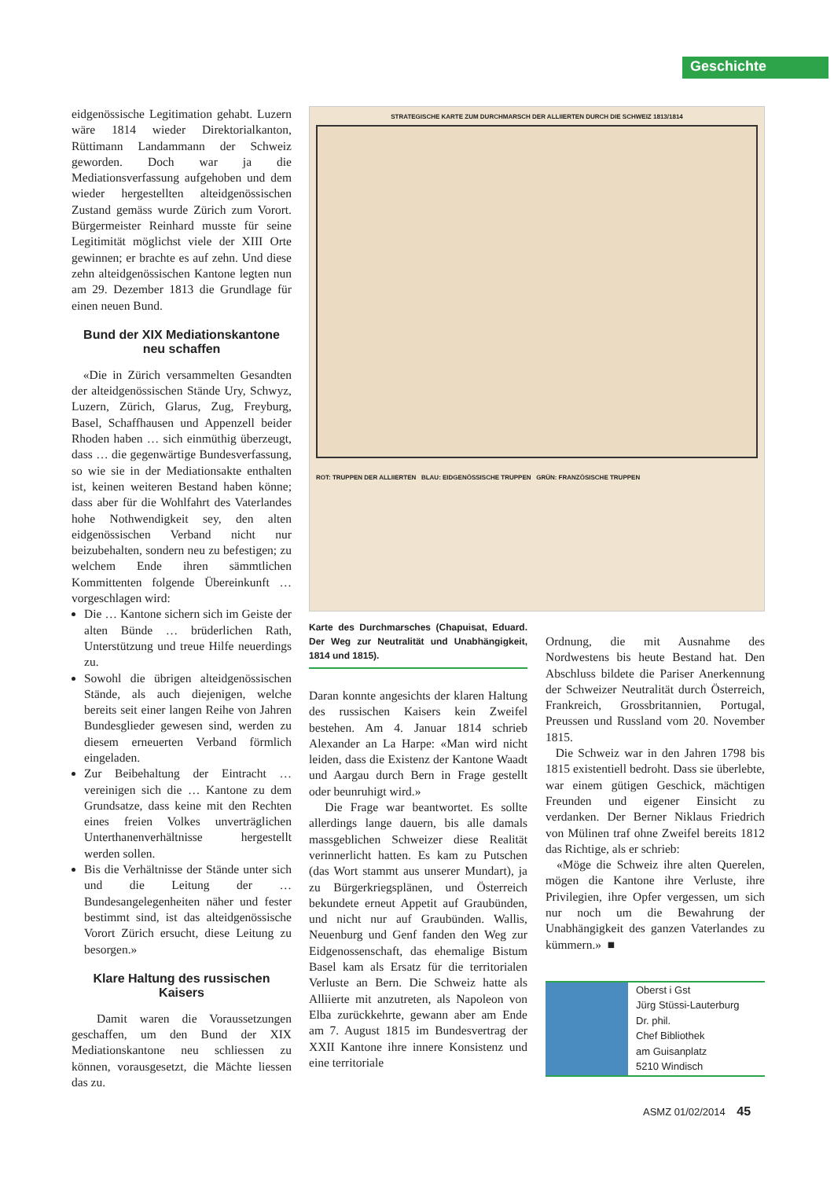Geschichte
eidgenössische Legitimation gehabt. Luzern wäre 1814 wieder Direktorialkanton, Rüttimann Landammann der Schweiz geworden. Doch war ja die Mediationsverfassung aufgehoben und dem wieder hergestellten alteidgenössischen Zustand gemäss wurde Zürich zum Vorort. Bürgermeister Reinhard musste für seine Legitimität möglichst viele der XIII Orte gewinnen; er brachte es auf zehn. Und diese zehn alteidgenössischen Kantone legten nun am 29. Dezember 1813 die Grundlage für einen neuen Bund.
Bund der XIX Mediationskantone neu schaffen
«Die in Zürich versammelten Gesandten der alteidgenössischen Stände Ury, Schwyz, Luzern, Zürich, Glarus, Zug, Freyburg, Basel, Schaffhausen und Appenzell beider Rhoden haben … sich einmüthig überzeugt, dass … die gegenwärtige Bundesverfassung, so wie sie in der Mediationsakte enthalten ist, keinen weiteren Bestand haben könne; dass aber für die Wohlfahrt des Vaterlandes hohe Nothwendigkeit sey, den alten eidgenössischen Verband nicht nur beizubehalten, sondern neu zu befestigen; zu welchem Ende ihren sämmtlichen Kommittenten folgende Übereinkunft … vorgeschlagen wird:
Die … Kantone sichern sich im Geiste der alten Bünde … brüderlichen Rath, Unterstützung und treue Hilfe neuerdings zu.
Sowohl die übrigen alteidgenössischen Stände, als auch diejenigen, welche bereits seit einer langen Reihe von Jahren Bundesglieder gewesen sind, werden zu diesem erneuerten Verband förmlich eingeladen.
Zur Beibehaltung der Eintracht … vereinigen sich die … Kantone zu dem Grundsatze, dass keine mit den Rechten eines freien Volkes unverträglichen Unterthanenverhältnisse hergestellt werden sollen.
Bis die Verhältnisse der Stände unter sich und die Leitung der … Bundesangelegenheiten näher und fester bestimmt sind, ist das alteidgenössische Vorort Zürich ersucht, diese Leitung zu besorgen.»
Klare Haltung des russischen Kaisers
Damit waren die Voraussetzungen geschaffen, um den Bund der XIX Mediationskantone neu schliessen zu können, vorausgesetzt, die Mächte liessen das zu.
STRATEGISCHE KARTE ZUM DURCHMARSCH DER ALLIIERTEN DURCH DIE SCHWEIZ 1813/1814
ROT: TRUPPEN DER ALLIIERTEN BLAU: EIDGENÖSSISCHE TRUPPEN GRÜN: FRANZÖSISCHE TRUPPEN
Karte des Durchmarsches (Chapuisat, Eduard. Der Weg zur Neutralität und Unabhängigkeit, 1814 und 1815).
Daran konnte angesichts der klaren Haltung des russischen Kaisers kein Zweifel bestehen. Am 4. Januar 1814 schrieb Alexander an La Harpe: «Man wird nicht leiden, dass die Existenz der Kantone Waadt und Aargau durch Bern in Frage gestellt oder beunruhigt wird.»
Die Frage war beantwortet. Es sollte allerdings lange dauern, bis alle damals massgeblichen Schweizer diese Realität verinnerlicht hatten. Es kam zu Putschen (das Wort stammt aus unserer Mundart), ja zu Bürgerkriegsplänen, und Österreich bekundete erneut Appetit auf Graubünden, und nicht nur auf Graubünden. Wallis, Neuenburg und Genf fanden den Weg zur Eidgenossenschaft, das ehemalige Bistum Basel kam als Ersatz für die territorialen Verluste an Bern. Die Schweiz hatte als Alliierte mit anzutreten, als Napoleon von Elba zurückkehrte, gewann aber am Ende am 7. August 1815 im Bundesvertrag der XXII Kantone ihre innere Konsistenz und eine territoriale
Ordnung, die mit Ausnahme des Nordwestens bis heute Bestand hat. Den Abschluss bildete die Pariser Anerkennung der Schweizer Neutralität durch Österreich, Frankreich, Grossbritannien, Portugal, Preussen und Russland vom 20. November 1815.
Die Schweiz war in den Jahren 1798 bis 1815 existentiell bedroht. Dass sie überlebte, war einem gütigen Geschick, mächtigen Freunden und eigener Einsicht zu verdanken. Der Berner Niklaus Friedrich von Mülinen traf ohne Zweifel bereits 1812 das Richtige, als er schrieb:
«Möge die Schweiz ihre alten Querelen, mögen die Kantone ihre Verluste, ihre Privilegien, ihre Opfer vergessen, um sich nur noch um die Bewahrung der Unabhängigkeit des ganzen Vaterlandes zu kümmern.» ■
Oberst i Gst
Jürg Stüssi-Lauterburg
Dr. phil.
Chef Bibliothek
am Guisanplatz
5210 Windisch
ASMZ 01/02/2014 45